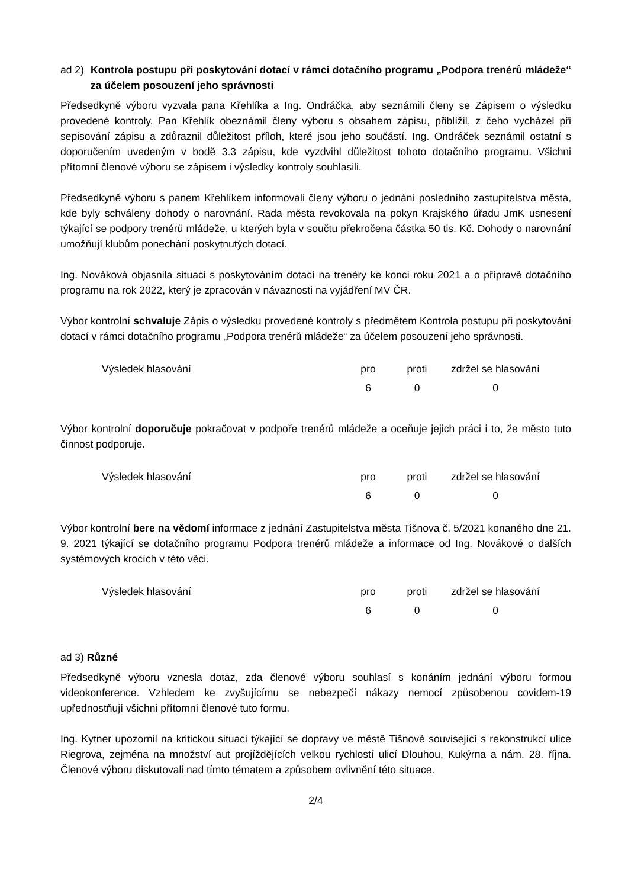ad 2) Kontrola postupu při poskytování dotací v rámci dotačního programu „Podpora trenérů mládeže“ za účelem posouzení jeho správnosti
Předsedkyně výboru vyzvala pana Křehlíka a Ing. Ondráčka, aby seznámili členy se Zápisem o výsledku provedené kontroly. Pan Křehlík obeznámil členy výboru s obsahem zápisu, přiblížil, z čeho vycházel při sepisování zápisu a zdůraznil důležitost příloh, které jsou jeho součástí. Ing. Ondráček seznámil ostatní s doporučením uvedeným v bodě 3.3 zápisu, kde vyzdvihl důležitost tohoto dotačního programu. Všichni přítomní členové výboru se zápisem i výsledky kontroly souhlasili.
Předsedkyně výboru s panem Křehlíkem informovali členy výboru o jednání posledního zastupitelstva města, kde byly schváleny dohody o narovnání. Rada města revokovala na pokyn Krajského úřadu JmK usnesení týkající se podpory trenérů mládeže, u kterých byla v součtu překročena částka 50 tis. Kč. Dohody o narovnání umožňují klubům ponechání poskytnutých dotací.
Ing. Nováková objasnila situaci s poskytováním dotací na trenéry ke konci roku 2021 a o přípravě dotačního programu na rok 2022, který je zpracován v návaznosti na vyjádření MV ČR.
Výbor kontrolní schvaluje Zápis o výsledku provedené kontroly s předmětem Kontrola postupu při poskytování dotací v rámci dotačního programu „Podpora trenérů mládeže“ za účelem posouzení jeho správnosti.
| Výsledek hlasování | pro | proti | zdržel se hlasování |
| | 6 | 0 | 0 |
Výbor kontrolní doporučuje pokračovat v podpoře trenérů mládeže a oceňuje jejich práci i to, že město tuto činnost podporuje.
| Výsledek hlasování | pro | proti | zdržel se hlasování |
| | 6 | 0 | 0 |
Výbor kontrolní bere na vědomí informace z jednání Zastupitelstva města Tišnova č. 5/2021 konaného dne 21. 9. 2021 týkající se dotačního programu Podpora trenérů mládeže a informace od Ing. Novákové o dalších systémových krocích v této věci.
| Výsledek hlasování | pro | proti | zdržel se hlasování |
| | 6 | 0 | 0 |
ad 3) Různé
Předsedkyně výboru vznesla dotaz, zda členové výboru souhlasí s konáním jednání výboru formou videokonference. Vzhledem ke zvyšujícímu se nebezpečí nákazy nemocí způsobenou covidem-19 upřednostňují všichni přítomní členové tuto formu.
Ing. Kytner upozornil na kritickou situaci týkající se dopravy ve městě Tišnově související s rekonstrukcí ulice Riegrova, zejména na množství aut projíždějících velkou rychlostí ulicí Dlouhou, Kukýrna a nám. 28. října. Členové výboru diskutovali nad tímto tématem a způsobem ovlivnění této situace.
2/4